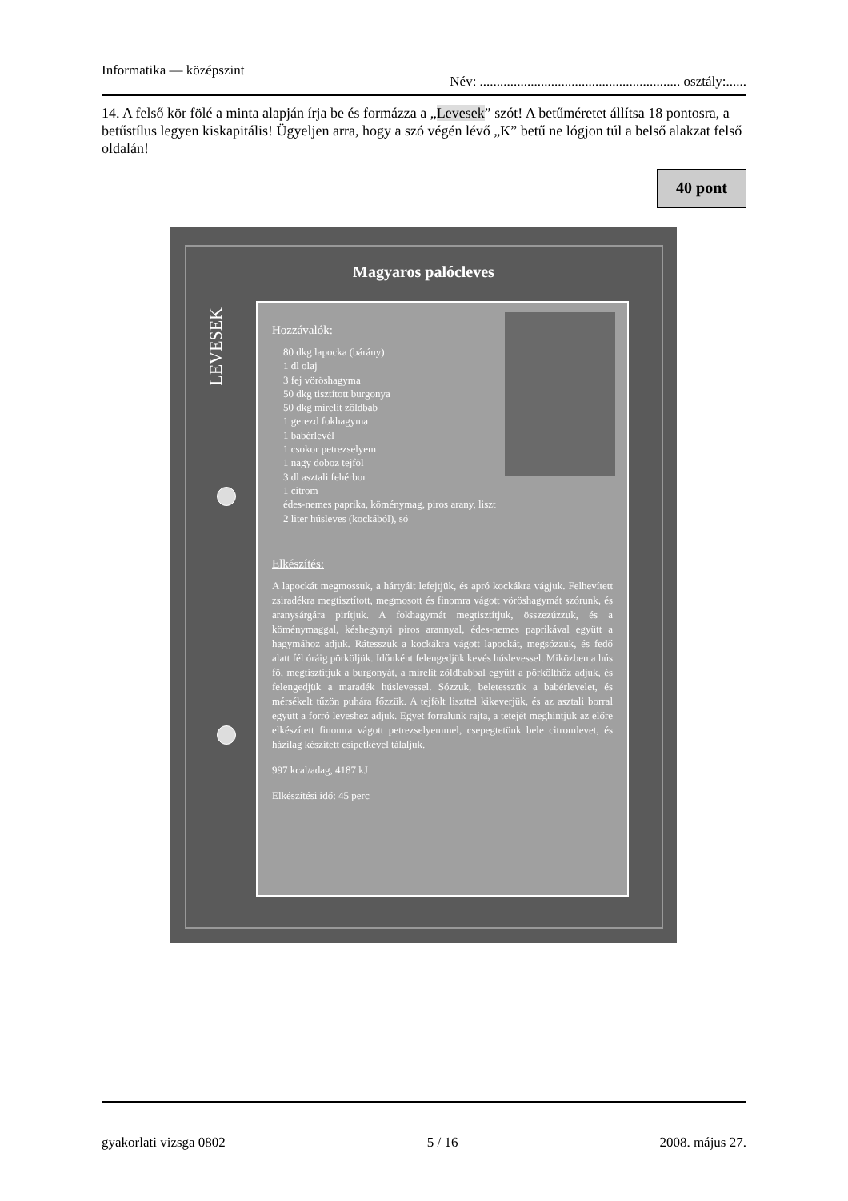Informatika — középszint Név: ........................................................... osztály:......
14. A felső kör fölé a minta alapján írja be és formázza a „Levesek” szót! A betűméretet állítsa 18 pontosra, a betűstílus legyen kiskapitális! Ügyeljen arra, hogy a szó végén lévő „K” betű ne lógjon túl a belső alakzat felső oldalán!
40 pont
Magyaros palócleves
LEVESEK
Hozzávalók:
80 dkg lapocka (bárány)
1 dl olaj
3 fej vöröshagyma
50 dkg tisztított burgonya
50 dkg mirelit zöldbab
1 gerezd fokhagyma
1 babérlevél
1 csokor petrezselyem
1 nagy doboz tejföl
3 dl asztali fehérbor
1 citrom
édes-nemes paprika, köménymag, piros arany, liszt
2 liter húsleves (kockából), só
Elkészítés:
A lapockát megmossuk, a hártyáit lefejtjük, és apró kockákra vágjuk. Felhevített zsiradékra megtisztított, megmosott és finomra vágott vöröshagymát szórunk, és aranysárgára pirítjuk. A fokhagymát megtisztítjuk, összezúzzuk, és a köménymaggal, késhegynyi piros arannyal, édes-nemes paprikával együtt a hagymához adjuk. Rátesszük a kockákra vágott lapockát, megsózzuk, és fedő alatt fél óráig pörköljük. Időnként felengedjük kevés húslevessel. Miközben a hús fő, megtisztítjuk a burgonyát, a mirelit zöldbabbal együtt a pörkölthöz adjuk, és felengedjük a maradék húslevessel. Sózzuk, beletesszük a babérlevelet, és mérsékelt tűzön puhára főzzük. A tejfölt liszttel kikeverjük, és az asztali borral együtt a forró leveshez adjuk. Egyet forralunk rajta, a tetejét meghintjük az előre elkészített finomra vágott petrezselyemmel, csepegtetünk bele citromlevet, és házilag készített csipetkével tálaljuk.
997 kcal/adag, 4187 kJ
Elkészítési idő: 45 perc
gyakorlati vizsga 0802 5 / 16 2008. május 27.